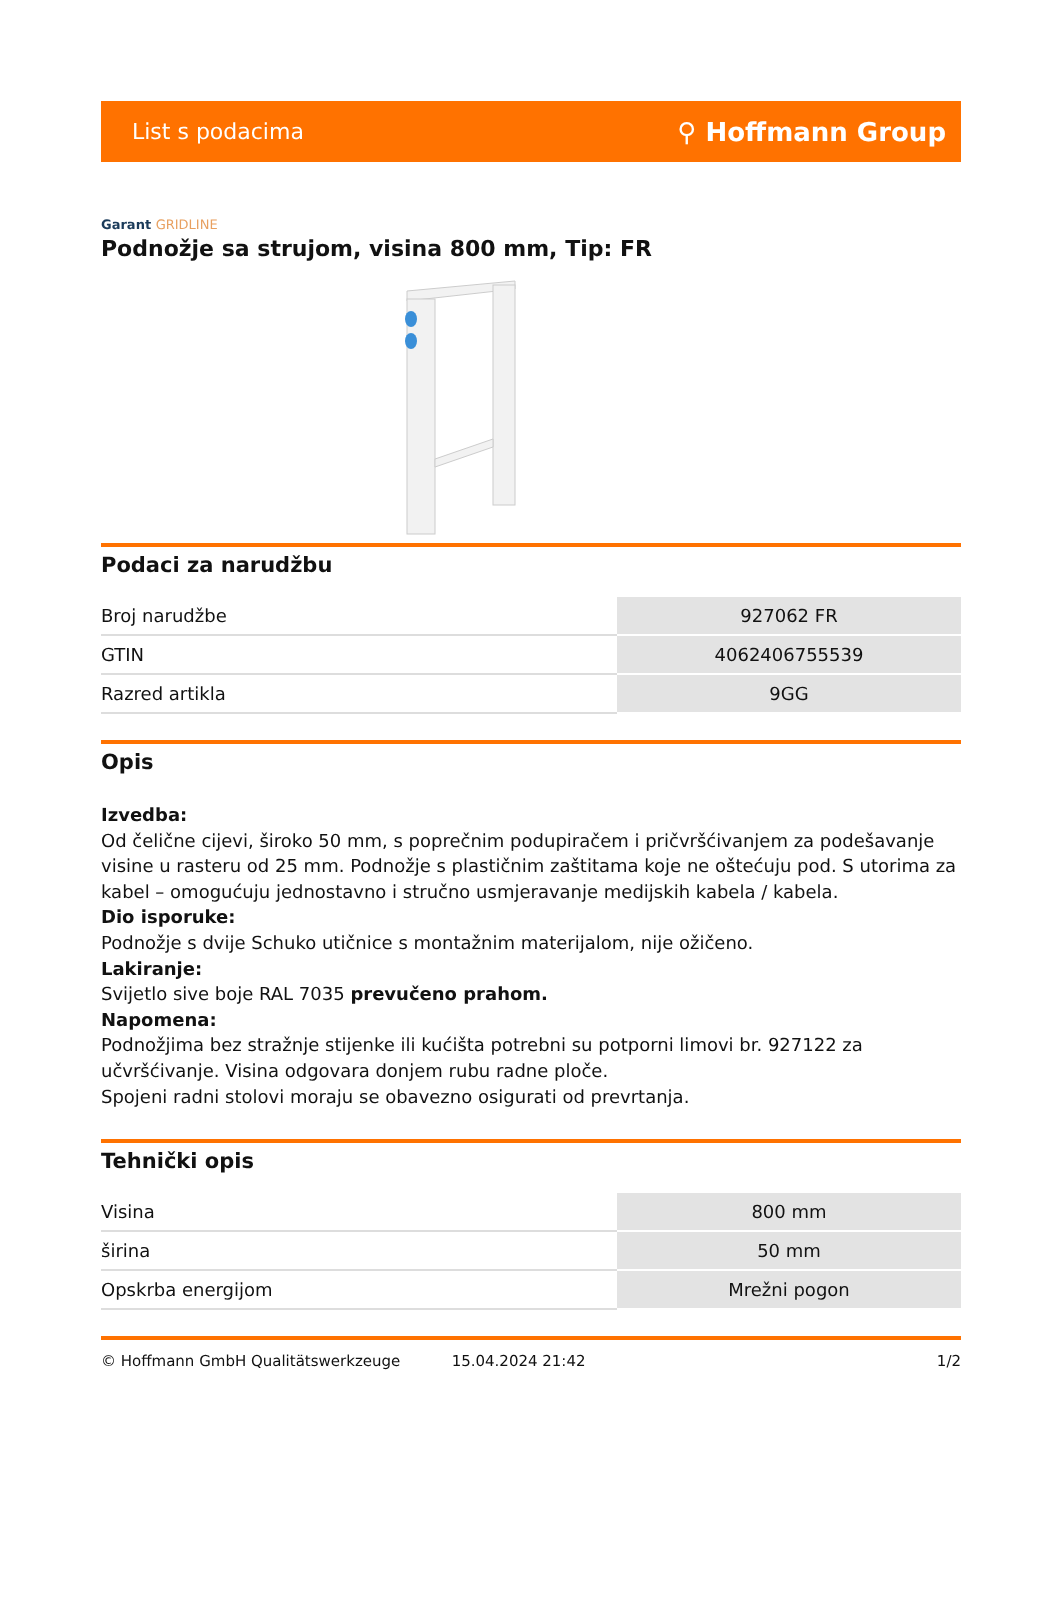List s podacima ⚲ Hoffmann Group
Garant GRIDLINE
Podnožje sa strujom, visina 800 mm, Tip: FR
Podaci za narudžbu
| Broj narudžbe | 927062 FR |
| GTIN | 4062406755539 |
| Razred artikla | 9GG |
Opis
Izvedba:
Od čelične cijevi, široko 50 mm, s poprečnim podupiračem i pričvršćivanjem za podešavanje visine u rasteru od 25 mm. Podnožje s plastičnim zaštitama koje ne oštećuju pod. S utorima za kabel – omogućuju jednostavno i stručno usmjeravanje medijskih kabela / kabela.
Dio isporuke:
Podnožje s dvije Schuko utičnice s montažnim materijalom, nije ožičeno.
Lakiranje:
Svijetlo sive boje RAL 7035 prevučeno prahom.
Napomena:
Podnožjima bez stražnje stijenke ili kućišta potrebni su potporni limovi br. 927122 za učvršćivanje. Visina odgovara donjem rubu radne ploče.
Spojeni radni stolovi moraju se obavezno osigurati od prevrtanja.
Tehnički opis
| Visina | 800 mm |
| širina | 50 mm |
| Opskrba energijom | Mrežni pogon |
© Hoffmann GmbH Qualitätswerkzeuge 15.04.2024 21:42 1/2